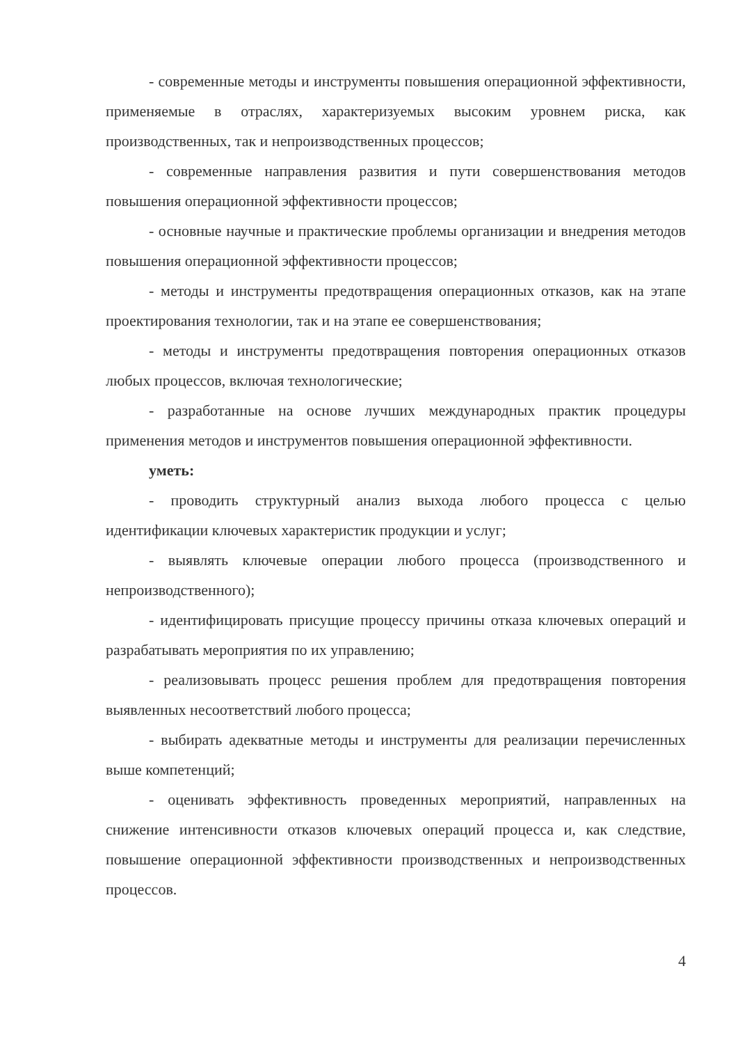- современные методы и инструменты повышения операционной эффективности, применяемые в отраслях, характеризуемых высоким уровнем риска, как производственных, так и непроизводственных процессов;
- современные направления развития и пути совершенствования методов повышения операционной эффективности процессов;
- основные научные и практические проблемы организации и внедрения методов повышения операционной эффективности процессов;
- методы и инструменты предотвращения операционных отказов, как на этапе проектирования технологии, так и на этапе ее совершенствования;
- методы и инструменты предотвращения повторения операционных отказов любых процессов, включая технологические;
- разработанные на основе лучших международных практик процедуры применения методов и инструментов повышения операционной эффективности.
уметь:
- проводить структурный анализ выхода любого процесса с целью идентификации ключевых характеристик продукции и услуг;
- выявлять ключевые операции любого процесса (производственного и непроизводственного);
- идентифицировать присущие процессу причины отказа ключевых операций и разрабатывать мероприятия по их управлению;
- реализовывать процесс решения проблем для предотвращения повторения выявленных несоответствий любого процесса;
- выбирать адекватные методы и инструменты для реализации перечисленных выше компетенций;
- оценивать эффективность проведенных мероприятий, направленных на снижение интенсивности отказов ключевых операций процесса и, как следствие, повышение операционной эффективности производственных и непроизводственных процессов.
4